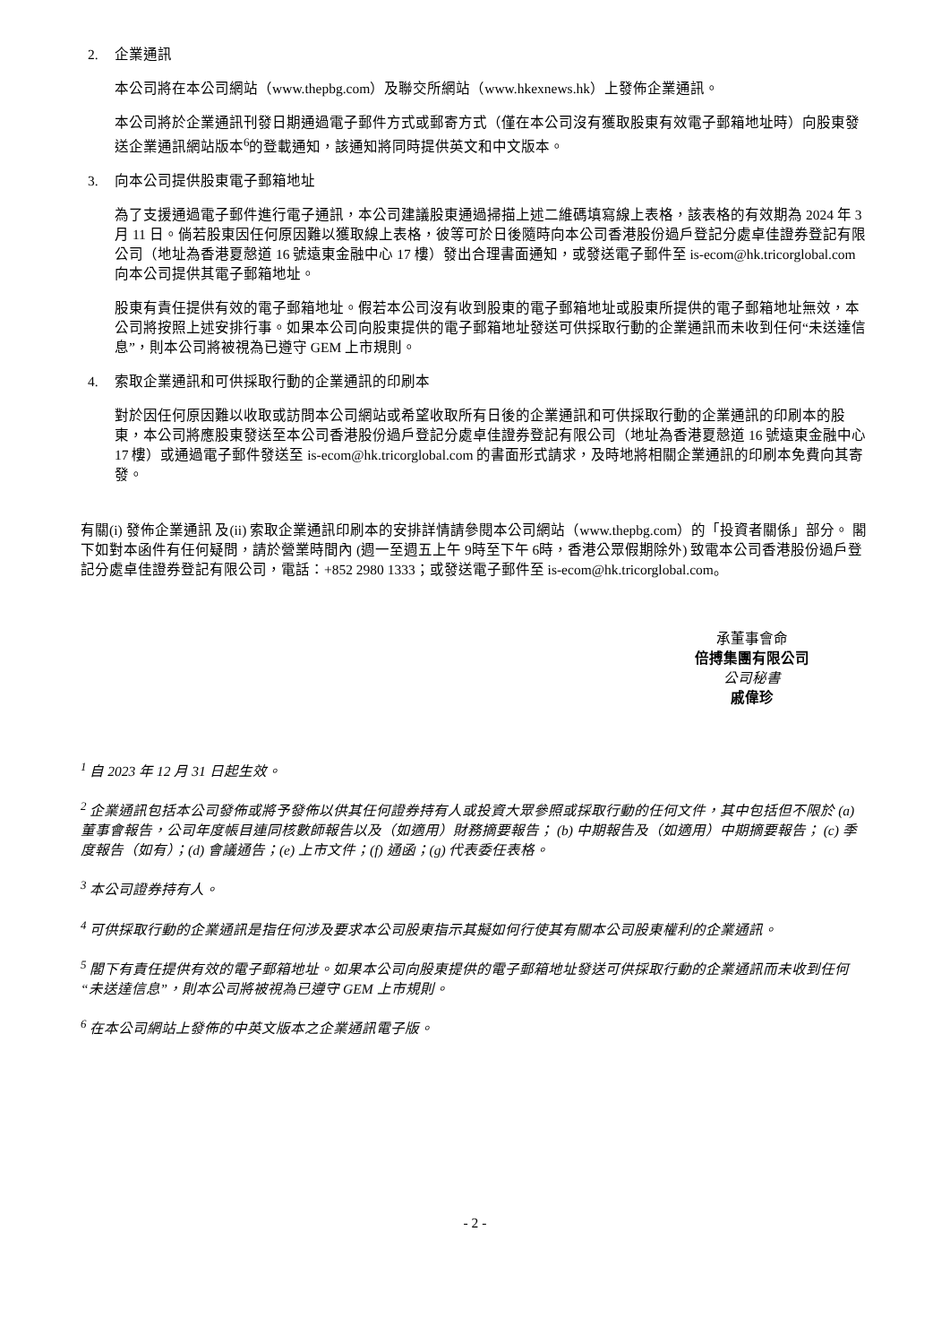2. 企業通訊
本公司將在本公司網站（www.thepbg.com）及聯交所網站（www.hkexnews.hk）上發佈企業通訊。
本公司將於企業通訊刊發日期通過電子郵件方式或郵寄方式（僅在本公司沒有獲取股東有效電子郵箱地址時）向股東發送企業通訊網站版本<sup>6</sup>的登載通知，該通知將同時提供英文和中文版本。
3. 向本公司提供股東電子郵箱地址
為了支援通過電子郵件進行電子通訊，本公司建議股東通過掃描上述二維碼填寫線上表格，該表格的有效期為 2024 年 3 月 11 日。倘若股東因任何原因難以獲取線上表格，彼等可於日後隨時向本公司香港股份過戶登記分處卓佳證券登記有限公司（地址為香港夏慤道 16 號遠東金融中心 17 樓）發出合理書面通知，或發送電子郵件至 is-ecom@hk.tricorglobal.com 向本公司提供其電子郵箱地址。
股東有責任提供有效的電子郵箱地址。假若本公司沒有收到股東的電子郵箱地址或股東所提供的電子郵箱地址無效，本公司將按照上述安排行事。如果本公司向股東提供的電子郵箱地址發送可供採取行動的企業通訊而未收到任何“未送達信息”，則本公司將被視為已遵守 GEM 上市規則。
4. 索取企業通訊和可供採取行動的企業通訊的印刷本
對於因任何原因難以收取或訪問本公司網站或希望收取所有日後的企業通訊和可供採取行動的企業通訊的印刷本的股東，本公司將應股東發送至本公司香港股份過戶登記分處卓佳證券登記有限公司（地址為香港夏慤道 16 號遠東金融中心 17 樓）或通過電子郵件發送至 is-ecom@hk.tricorglobal.com 的書面形式請求，及時地將相關企業通訊的印刷本免費向其寄發。
有關(i) 發佈企業通訊 及(ii) 索取企業通訊印刷本的安排詳情請參閱本公司網站（www.thepbg.com）的「投資者關係」部分。 閣下如對本函件有任何疑問，請於營業時間內 (週一至週五上午 9時至下午 6時，香港公眾假期除外) 致電本公司香港股份過戶登記分處卓佳證券登記有限公司，電話：+852 2980 1333；或發送電子郵件至 is-ecom@hk.tricorglobal.com。
承董事會命
倍搏集團有限公司
公司秘書
戚偉珍
<sup>1</sup> 自 2023 年 12 月 31 日起生效。
<sup>2</sup> 企業通訊包括本公司發佈或將予發佈以供其任何證券持有人或投資大眾參照或採取行動的任何文件，其中包括但不限於 (a) 董事會報告，公司年度帳目連同核數師報告以及（如適用）財務摘要報告； (b) 中期報告及（如適用）中期摘要報告； (c) 季度報告（如有）；(d) 會議通告；(e) 上市文件；(f) 通函；(g) 代表委任表格。
<sup>3</sup> 本公司證券持有人。
<sup>4</sup> 可供採取行動的企業通訊是指任何涉及要求本公司股東指示其擬如何行使其有關本公司股東權利的企業通訊。
<sup>5</sup> 閣下有責任提供有效的電子郵箱地址。如果本公司向股東提供的電子郵箱地址發送可供採取行動的企業通訊而未收到任何“未送達信息”，則本公司將被視為已遵守 GEM 上市規則。
<sup>6</sup> 在本公司網站上發佈的中英文版本之企業通訊電子版。
- 2 -